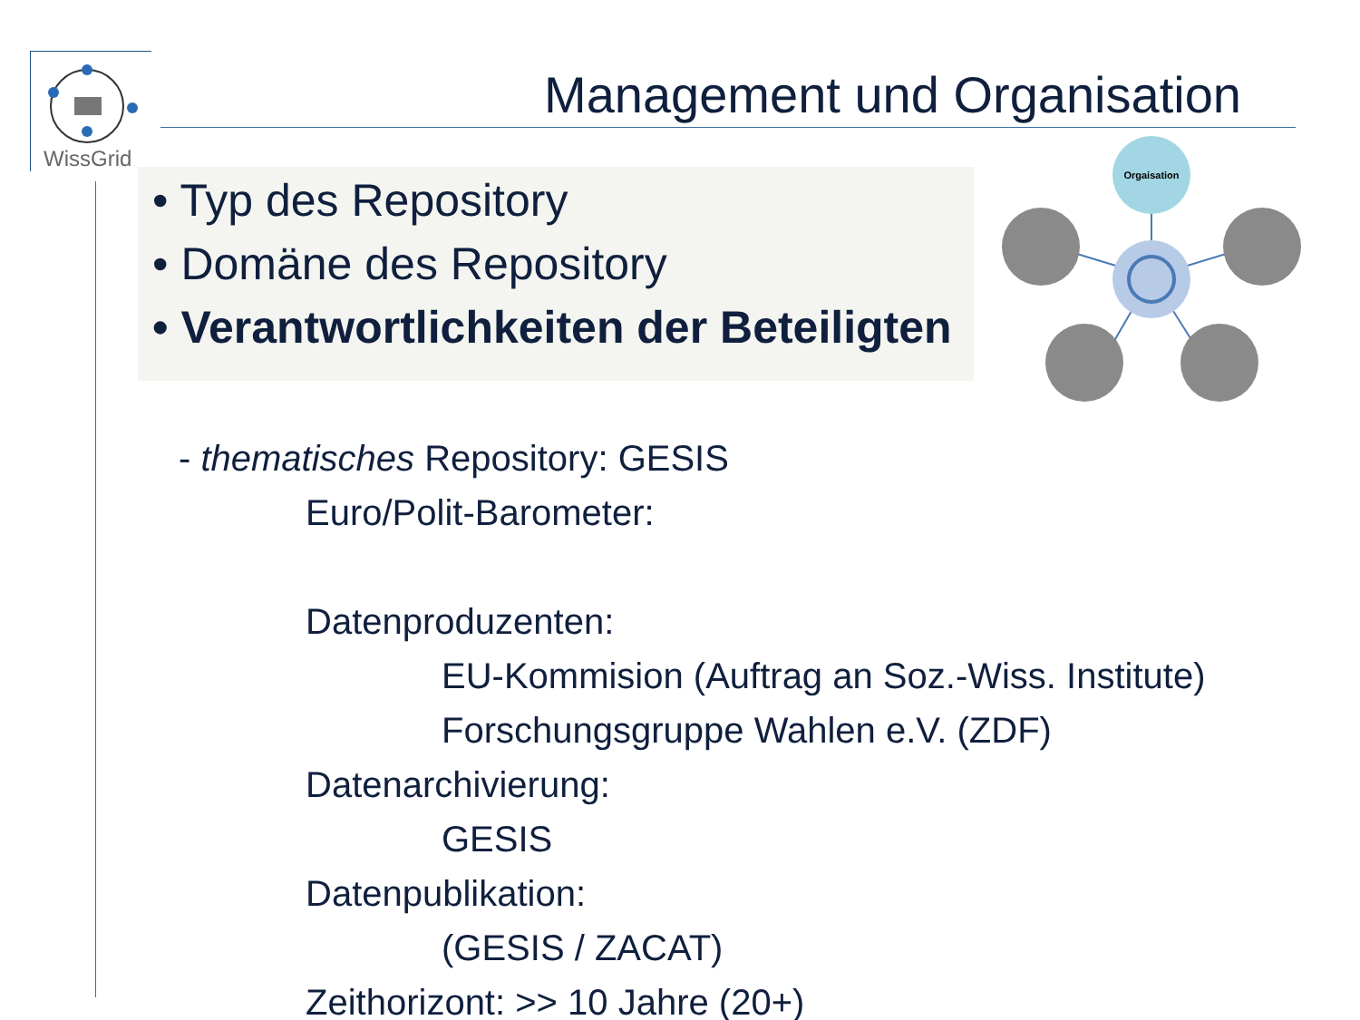WissGrid
Management und Organisation
• Typ des Repository
• Domäne des Repository
• Verantwortlichkeiten der Beteiligten
Orgaisation
- thematisches Repository: GESIS
Euro/Polit-Barometer:
Datenproduzenten:
EU-Kommision (Auftrag an Soz.-Wiss. Institute)
Forschungsgruppe Wahlen e.V. (ZDF)
Datenarchivierung:
GESIS
Datenpublikation:
(GESIS / ZACAT)
Zeithorizont: >> 10 Jahre (20+)